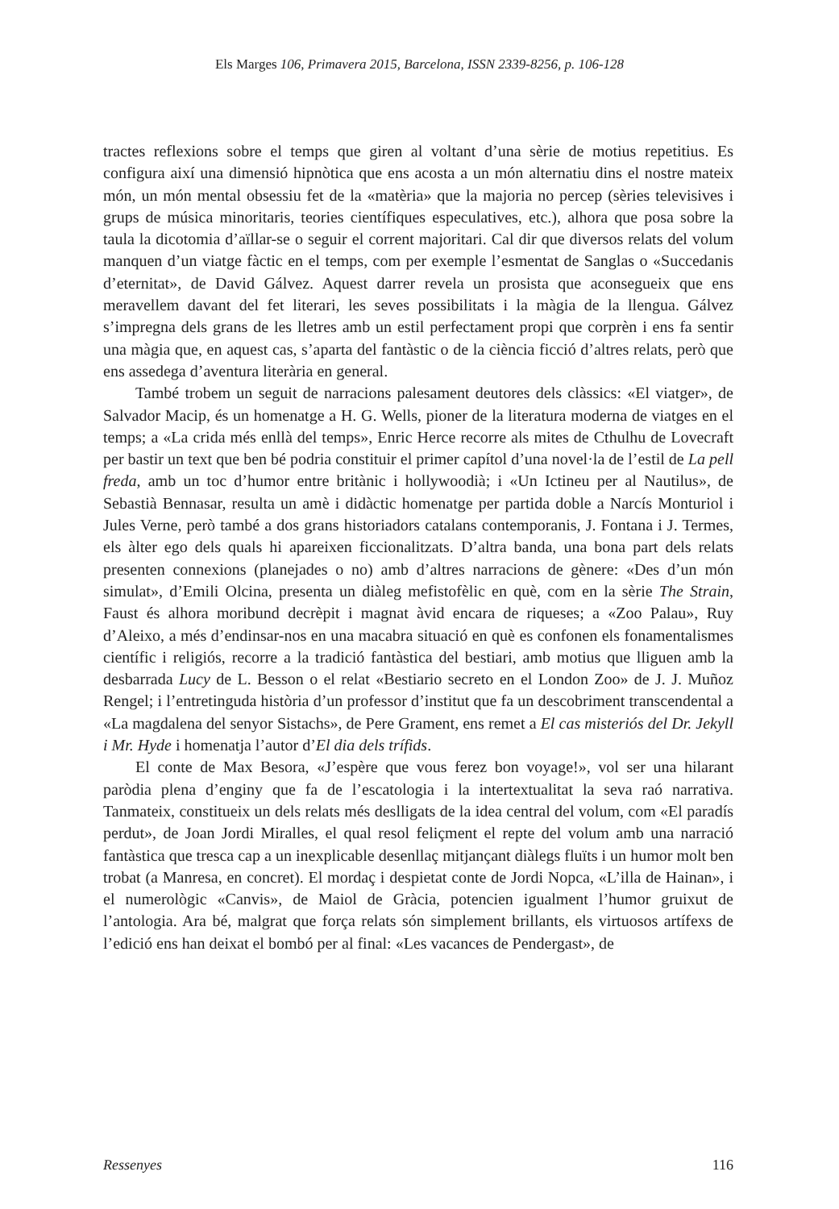Els Marges 106, Primavera 2015, Barcelona, ISSN 2339-8256, p. 106-128
tractes reflexions sobre el temps que giren al voltant d’una sèrie de motius repetitius. Es configura així una dimensió hipnòtica que ens acosta a un món alternatiu dins el nostre mateix món, un món mental obsessiu fet de la «matèria» que la majoria no percep (sèries televisives i grups de música minoritaris, teories científiques especulatives, etc.), alhora que posa sobre la taula la dicotomia d’aïllar-se o seguir el corrent majoritari. Cal dir que diversos relats del volum manquen d’un viatge fàctic en el temps, com per exemple l’esmentat de Sanglas o «Succedanis d’eternitat», de David Gálvez. Aquest darrer revela un prosista que aconsegueix que ens meravellem davant del fet literari, les seves possibilitats i la màgia de la llengua. Gálvez s’impregna dels grans de les lletres amb un estil perfectament propi que corprèn i ens fa sentir una màgia que, en aquest cas, s’aparta del fantàstic o de la ciència ficció d’altres relats, però que ens assedega d’aventura literària en general.
També trobem un seguit de narracions palesament deutores dels clàssics: «El viatger», de Salvador Macip, és un homenatge a H. G. Wells, pioner de la literatura moderna de viatges en el temps; a «La crida més enllà del temps», Enric Herce recorre als mites de Cthulhu de Lovecraft per bastir un text que ben bé podria constituir el primer capítol d’una novel·la de l’estil de La pell freda, amb un toc d’humor entre britànic i hollywoodià; i «Un Ictineu per al Nautilus», de Sebastià Bennasar, resulta un amè i didàctic homenatge per partida doble a Narcís Monturiol i Jules Verne, però també a dos grans historiadors catalans contemporanis, J. Fontana i J. Termes, els àlter ego dels quals hi apareixen ficcionalitzats. D’altra banda, una bona part dels relats presenten connexions (planejades o no) amb d’altres narracions de gènere: «Des d’un món simulat», d’Emili Olcina, presenta un diàleg mefistofèlic en què, com en la sèrie The Strain, Faust és alhora moribund decrèpit i magnat àvid encara de riqueses; a «Zoo Palau», Ruy d’Aleixo, a més d’endinsar-nos en una macabra situació en què es confonen els fonamentalismes científic i religiós, recorre a la tradició fantàstica del bestiari, amb motius que lliguen amb la desbarrada Lucy de L. Besson o el relat «Bestiario secreto en el London Zoo» de J. J. Muñoz Rengel; i l’entretinguda història d’un professor d’institut que fa un descobriment transcendental a «La magdalena del senyor Sistachs», de Pere Grament, ens remet a El cas misteriós del Dr. Jekyll i Mr. Hyde i homenatja l’autor d’El dia dels trífids.
El conte de Max Besora, «J’espère que vous ferez bon voyage!», vol ser una hilarant paròdia plena d’enginy que fa de l’escatologia i la intertextualitat la seva raó narrativa. Tanmateix, constitueix un dels relats més deslligats de la idea central del volum, com «El paradís perdut», de Joan Jordi Miralles, el qual resol feliçment el repte del volum amb una narració fantàstica que tresca cap a un inexplicable desenllaç mitjançant diàlegs fluïts i un humor molt ben trobat (a Manresa, en concret). El mordaç i despietat conte de Jordi Nopca, «L’illa de Hainan», i el numerològic «Canvis», de Maiol de Gràcia, potencien igualment l’humor gruixut de l’antologia. Ara bé, malgrat que força relats són simplement brillants, els virtuosos artífexs de l’edició ens han deixat el bombó per al final: «Les vacances de Pendergast», de
Ressenyes 116